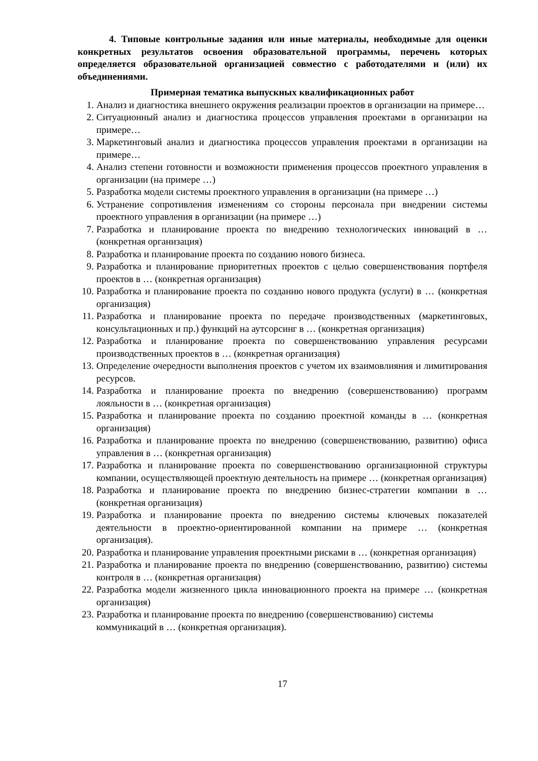4. Типовые контрольные задания или иные материалы, необходимые для оценки конкретных результатов освоения образовательной программы, перечень которых определяется образовательной организацией совместно с работодателями и (или) их объединениями.
Примерная тематика выпускных квалификационных работ
1. Анализ и диагностика внешнего окружения реализации проектов в организации на примере…
2. Ситуационный анализ и диагностика процессов управления проектами в организации на примере…
3. Маркетинговый анализ и диагностика процессов управления проектами в организации на примере…
4. Анализ степени готовности и возможности применения процессов проектного управления в организации (на примере …)
5. Разработка модели системы проектного управления в организации (на примере …)
6. Устранение сопротивления изменениям со стороны персонала при внедрении системы проектного управления в организации (на примере …)
7. Разработка и планирование проекта по внедрению технологических инноваций в … (конкретная организация)
8. Разработка и планирование проекта по созданию нового бизнеса.
9. Разработка и планирование приоритетных проектов с целью совершенствования портфеля проектов в … (конкретная организация)
10. Разработка и планирование проекта по созданию нового продукта (услуги) в … (конкретная организация)
11. Разработка и планирование проекта по передаче производственных (маркетинговых, консультационных и пр.) функций на аутсорсинг в … (конкретная организация)
12. Разработка и планирование проекта по совершенствованию управления ресурсами производственных проектов в … (конкретная организация)
13. Определение очередности выполнения проектов с учетом их взаимовлияния и лимитирования ресурсов.
14. Разработка и планирование проекта по внедрению (совершенствованию) программ лояльности в … (конкретная организация)
15. Разработка и планирование проекта по созданию проектной команды в … (конкретная организация)
16. Разработка и планирование проекта по внедрению (совершенствованию, развитию) офиса управления в … (конкретная организация)
17. Разработка и планирование проекта по совершенствованию организационной структуры компании, осуществляющей проектную деятельность на примере … (конкретная организация)
18. Разработка и планирование проекта по внедрению бизнес-стратегии компании в … (конкретная организация)
19. Разработка и планирование проекта по внедрению системы ключевых показателей деятельности в проектно-ориентированной компании на примере … (конкретная организация).
20. Разработка и планирование управления проектными рисками в … (конкретная организация)
21. Разработка и планирование проекта по внедрению (совершенствованию, развитию) системы контроля в … (конкретная организация)
22. Разработка модели жизненного цикла инновационного проекта на примере … (конкретная организация)
23. Разработка и планирование проекта по внедрению (совершенствованию) системы коммуникаций в … (конкретная организация).
17